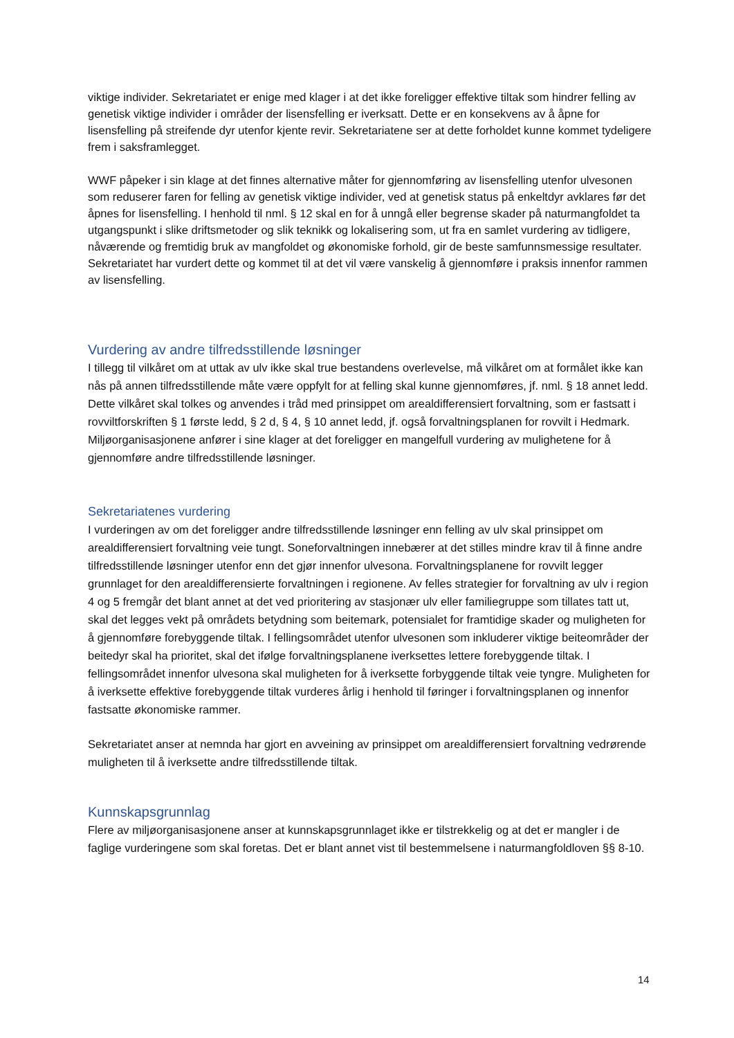viktige individer. Sekretariatet er enige med klager i at det ikke foreligger effektive tiltak som hindrer felling av genetisk viktige individer i områder der lisensfelling er iverksatt. Dette er en konsekvens av å åpne for lisensfelling på streifende dyr utenfor kjente revir. Sekretariatene ser at dette forholdet kunne kommet tydeligere frem i saksframlegget.
WWF påpeker i sin klage at det finnes alternative måter for gjennomføring av lisensfelling utenfor ulvesonen som reduserer faren for felling av genetisk viktige individer, ved at genetisk status på enkeltdyr avklares før det åpnes for lisensfelling. I henhold til nml. § 12 skal en for å unngå eller begrense skader på naturmangfoldet ta utgangspunkt i slike driftsmetoder og slik teknikk og lokalisering som, ut fra en samlet vurdering av tidligere, nåværende og fremtidig bruk av mangfoldet og økonomiske forhold, gir de beste samfunnsmessige resultater. Sekretariatet har vurdert dette og kommet til at det vil være vanskelig å gjennomføre i praksis innenfor rammen av lisensfelling.
Vurdering av andre tilfredsstillende løsninger
I tillegg til vilkåret om at uttak av ulv ikke skal true bestandens overlevelse, må vilkåret om at formålet ikke kan nås på annen tilfredsstillende måte være oppfylt for at felling skal kunne gjennomføres, jf. nml. § 18 annet ledd. Dette vilkåret skal tolkes og anvendes i tråd med prinsippet om arealdifferensiert forvaltning, som er fastsatt i rovviltforskriften § 1 første ledd, § 2 d, § 4, § 10 annet ledd, jf. også forvaltningsplanen for rovvilt i Hedmark. Miljøorganisasjonene anfører i sine klager at det foreligger en mangelfull vurdering av mulighetene for å gjennomføre andre tilfredsstillende løsninger.
Sekretariatenes vurdering
I vurderingen av om det foreligger andre tilfredsstillende løsninger enn felling av ulv skal prinsippet om arealdifferensiert forvaltning veie tungt. Soneforvaltningen innebærer at det stilles mindre krav til å finne andre tilfredsstillende løsninger utenfor enn det gjør innenfor ulvesona. Forvaltningsplanene for rovvilt legger grunnlaget for den arealdifferensierte forvaltningen i regionene. Av felles strategier for forvaltning av ulv i region 4 og 5 fremgår det blant annet at det ved prioritering av stasjonær ulv eller familiegruppe som tillates tatt ut, skal det legges vekt på områdets betydning som beitemark, potensialet for framtidige skader og muligheten for å gjennomføre forebyggende tiltak. I fellingsområdet utenfor ulvesonen som inkluderer viktige beiteområder der beitedyr skal ha prioritet, skal det ifølge forvaltningsplanene iverksettes lettere forebyggende tiltak. I fellingsområdet innenfor ulvesona skal muligheten for å iverksette forbyggende tiltak veie tyngre. Muligheten for å iverksette effektive forebyggende tiltak vurderes årlig i henhold til føringer i forvaltningsplanen og innenfor fastsatte økonomiske rammer.
Sekretariatet anser at nemnda har gjort en avveining av prinsippet om arealdifferensiert forvaltning vedrørende muligheten til å iverksette andre tilfredsstillende tiltak.
Kunnskapsgrunnlag
Flere av miljøorganisasjonene anser at kunnskapsgrunnlaget ikke er tilstrekkelig og at det er mangler i de faglige vurderingene som skal foretas. Det er blant annet vist til bestemmelsene i naturmangfoldloven §§ 8-10.
14